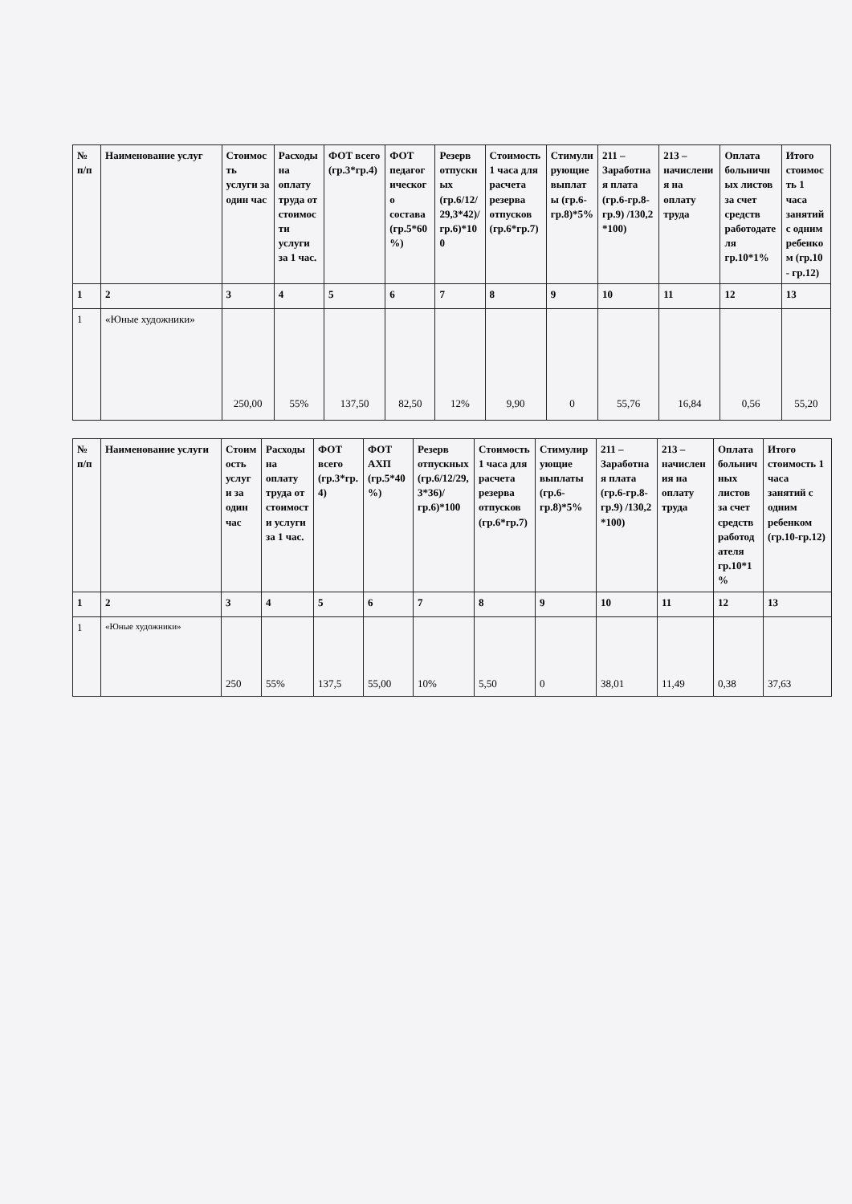| № п/п | Наименование услуг | Стоимость услуги за один час | Расходы на оплату труда от стоимости услуги за 1 час. | ФОТ всего (гр.3*гр.4) | ФОТ педагогического состава (гр.5*60%) | Резерв отпускных (гр.6/12/29,3*42)/гр.6)*100 | Стоимость 1 часа для расчета резерва отпусков (гр.6*гр.7) | Стимулирующие выплаты (гр.6-гр.8)*5% | 211 – Заработная плата (гр.6-гр.8-гр.9) /130,2 *100) | 213 – начисления на оплату труда | Оплата больничных листов за счет средств работодателя гр.10*1% | Итого стоимость 1 часа занятий с одним ребенком (гр.10 - гр.12) |
| --- | --- | --- | --- | --- | --- | --- | --- | --- | --- | --- | --- | --- |
| 1 | 2 | 3 | 4 | 5 | 6 | 7 | 8 | 9 | 10 | 11 | 12 | 13 |
| 1 | «Юные художники» | 250,00 | 55% | 137,50 | 82,50 | 12% | 9,90 | 0 | 55,76 | 16,84 | 0,56 | 55,20 |
| № п/п | Наименование услуги | Стоимость услуги за один час | Расходы на оплату труда от стоимости услуги за 1 час. | ФОТ всего (гр.3*гр.4) | ФОТ АХП (гр.5*40%) | Резерв отпускных (гр.6/12/29,3*36)/гр.6)*100 | Стоимость 1 часа для расчета резерва отпусков (гр.6*гр.7) | Стимулирующие выплаты (гр.6-гр.8)*5% | 211 – Заработная плата (гр.6-гр.8-гр.9) /130,2 *100) | 213 – начисления на оплату труда | Оплата больничных листов за счет средств работодателя гр.10*1% | Итого стоимость 1 часа занятий с одним ребенком (гр.10-гр.12) |
| --- | --- | --- | --- | --- | --- | --- | --- | --- | --- | --- | --- | --- |
| 1 | 2 | 3 | 4 | 5 | 6 | 7 | 8 | 9 | 10 | 11 | 12 | 13 |
| 1 | «Юные художники» | 250 | 55% | 137,5 | 55,00 | 10% | 5,50 | 0 | 38,01 | 11,49 | 0,38 | 37,63 |